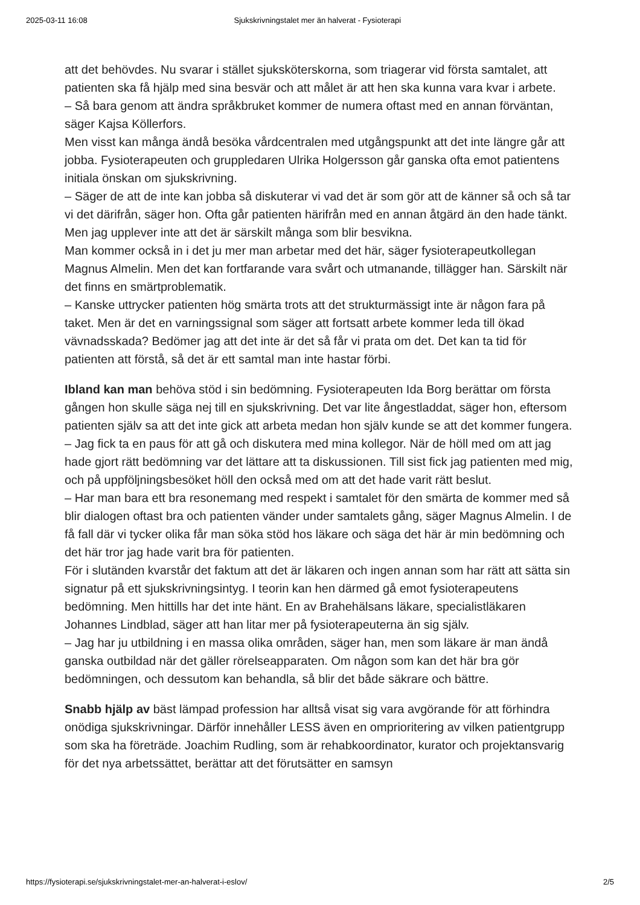2025-03-11 16:08 Sjukskrivningstalet mer än halverat - Fysioterapi
att det behövdes. Nu svarar i stället sjuksköterskorna, som triagerar vid första samtalet, att patienten ska få hjälp med sina besvär och att målet är att hen ska kunna vara kvar i arbete.
– Så bara genom att ändra språkbruket kommer de numera oftast med en annan förväntan, säger Kajsa Köllerfors.
Men visst kan många ändå besöka vårdcentralen med utgångspunkt att det inte längre går att jobba. Fysioterapeuten och gruppledaren Ulrika Holgersson går ganska ofta emot patientens initiala önskan om sjukskrivning.
– Säger de att de inte kan jobba så diskuterar vi vad det är som gör att de känner så och så tar vi det därifrån, säger hon. Ofta går patienten härifrån med en annan åtgärd än den hade tänkt. Men jag upplever inte att det är särskilt många som blir besvikna.
Man kommer också in i det ju mer man arbetar med det här, säger fysioterapeutkollegan Magnus Almelin. Men det kan fortfarande vara svårt och utmanande, tillägger han. Särskilt när det finns en smärtproblematik.
– Kanske uttrycker patienten hög smärta trots att det strukturmässigt inte är någon fara på taket. Men är det en varningssignal som säger att fortsatt arbete kommer leda till ökad vävnadsskada? Bedömer jag att det inte är det så får vi prata om det. Det kan ta tid för patienten att förstå, så det är ett samtal man inte hastar förbi.
Ibland kan man behöva stöd i sin bedömning. Fysioterapeuten Ida Borg berättar om första gången hon skulle säga nej till en sjukskrivning. Det var lite ångestladdat, säger hon, eftersom patienten själv sa att det inte gick att arbeta medan hon själv kunde se att det kommer fungera.
– Jag fick ta en paus för att gå och diskutera med mina kollegor. När de höll med om att jag hade gjort rätt bedömning var det lättare att ta diskussionen. Till sist fick jag patienten med mig, och på uppföljningsbesöket höll den också med om att det hade varit rätt beslut.
– Har man bara ett bra resonemang med respekt i samtalet för den smärta de kommer med så blir dialogen oftast bra och patienten vänder under samtalets gång, säger Magnus Almelin. I de få fall där vi tycker olika får man söka stöd hos läkare och säga det här är min bedömning och det här tror jag hade varit bra för patienten.
För i slutänden kvarstår det faktum att det är läkaren och ingen annan som har rätt att sätta sin signatur på ett sjukskrivningsintyg. I teorin kan hen därmed gå emot fysioterapeutens bedömning. Men hittills har det inte hänt. En av Brahehälsans läkare, specialistläkaren Johannes Lindblad, säger att han litar mer på fysioterapeuterna än sig själv.
– Jag har ju utbildning i en massa olika områden, säger han, men som läkare är man ändå ganska outbildad när det gäller rörelseapparaten. Om någon som kan det här bra gör bedömningen, och dessutom kan behandla, så blir det både säkrare och bättre.
Snabb hjälp av bäst lämpad profession har alltså visat sig vara avgörande för att förhindra onödiga sjukskrivningar. Därför innehåller LESS även en omprioritering av vilken patientgrupp som ska ha företräde. Joachim Rudling, som är rehabkoordinator, kurator och projektansvarig för det nya arbetssättet, berättar att det förutsätter en samsyn
https://fysioterapi.se/sjukskrivningstalet-mer-an-halverat-i-eslov/ 2/5